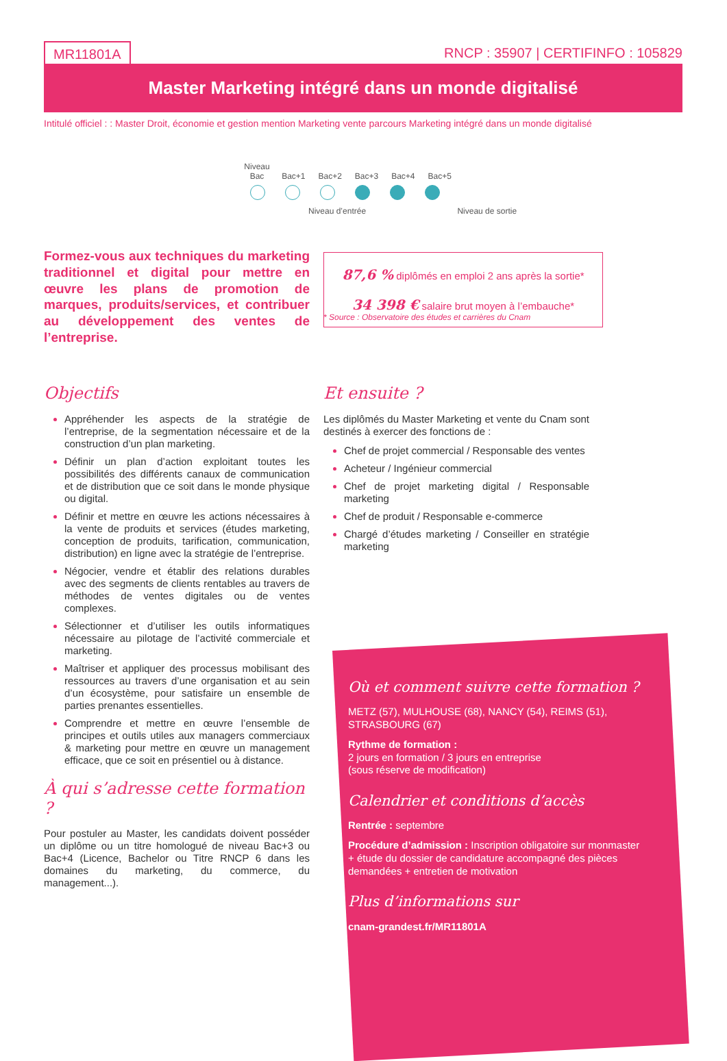MR11801A RNCP : 35907 | CERTIFINFO : 105829
Master Marketing intégré dans un monde digitalisé
Intitulé officiel : : Master Droit, économie et gestion mention Marketing vente parcours Marketing intégré dans un monde digitalisé
Niveau Bac Bac+1 Bac+2 Bac+3 Bac+4 Bac+5
Niveau d’entrée Niveau de sortie
Formez-vous aux techniques du marketing traditionnel et digital pour mettre en œuvre les plans de promotion de marques, produits/services, et contribuer au développement des ventes de l’entreprise.
87,6 % diplômés en emploi 2 ans après la sortie*
34 398 € salaire brut moyen à l’embauche*
* Source : Observatoire des études et carrières du Cnam
Objectifs
Appréhender les aspects de la stratégie de l’entreprise, de la segmentation nécessaire et de la construction d’un plan marketing.
Définir un plan d’action exploitant toutes les possibilités des différents canaux de communication et de distribution que ce soit dans le monde physique ou digital.
Définir et mettre en œuvre les actions nécessaires à la vente de produits et services (études marketing, conception de produits, tarification, communication, distribution) en ligne avec la stratégie de l’entreprise.
Négocier, vendre et établir des relations durables avec des segments de clients rentables au travers de méthodes de ventes digitales ou de ventes complexes.
Sélectionner et d’utiliser les outils informatiques nécessaire au pilotage de l’activité commerciale et marketing.
Maîtriser et appliquer des processus mobilisant des ressources au travers d’une organisation et au sein d’un écosystème, pour satisfaire un ensemble de parties prenantes essentielles.
Comprendre et mettre en œuvre l’ensemble de principes et outils utiles aux managers commerciaux & marketing pour mettre en œuvre un management efficace, que ce soit en présentiel ou à distance.
À qui s’adresse cette formation ?
Pour postuler au Master, les candidats doivent posséder un diplôme ou un titre homologué de niveau Bac+3 ou Bac+4 (Licence, Bachelor ou Titre RNCP 6 dans les domaines du marketing, du commerce, du management...).
Et ensuite ?
Les diplômés du Master Marketing et vente du Cnam sont destinés à exercer des fonctions de :
Chef de projet commercial / Responsable des ventes
Acheteur / Ingénieur commercial
Chef de projet marketing digital / Responsable marketing
Chef de produit / Responsable e-commerce
Chargé d’études marketing / Conseiller en stratégie marketing
Où et comment suivre cette formation ?
METZ (57), MULHOUSE (68), NANCY (54), REIMS (51), STRASBOURG (67)
Rythme de formation :
2 jours en formation / 3 jours en entreprise
(sous réserve de modification)
Calendrier et conditions d’accès
Rentrée : septembre
Procédure d’admission : Inscription obligatoire sur monmaster + étude du dossier de candidature accompagné des pièces demandées + entretien de motivation
Plus d’informations sur
cnam-grandest.fr/MR11801A